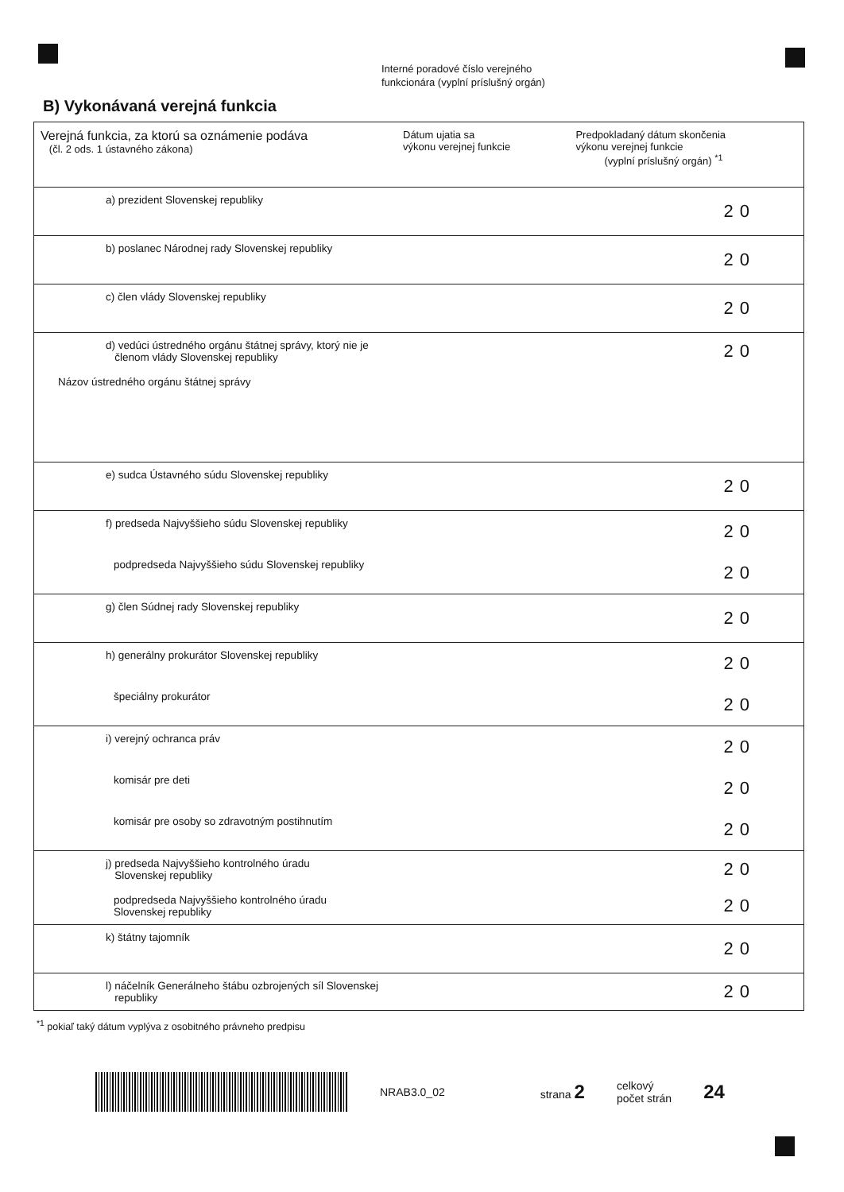Interné poradové číslo verejného
funkcionára (vyplní príslušný orgán)
B) Vykonávaná verejná funkcia
| Verejná funkcia, za ktorú sa oznámenie podáva (čl. 2 ods. 1 ústavného zákona) | Dátum ujatia sa výkonu verejnej funkcie | Predpokladaný dátum skončenia výkonu verejnej funkcie (vyplní príslušný orgán) <sup>*1</sup> |
| --- | --- | --- |
| a) prezident Slovenskej republiky | | 20 |
| b) poslanec Národnej rady Slovenskej republiky | | 20 |
| c) člen vlády Slovenskej republiky | | 20 |
| d) vedúci ústredného orgánu štátnej správy, ktorý nie je členom vlády Slovenskej republiky | | 20 |
| Názov ústredného orgánu štátnej správy | | |
| e) sudca Ústavného súdu Slovenskej republiky | | 20 |
| f) predseda Najvyššieho súdu Slovenskej republiky | | 20 |
| podpredseda Najvyššieho súdu Slovenskej republiky | | 20 |
| g) člen Súdnej rady Slovenskej republiky | | 20 |
| h) generálny prokurátor Slovenskej republiky | | 20 |
| špeciálny prokurátor | | 20 |
| i) verejný ochranca práv | | 20 |
| komisár pre deti | | 20 |
| komisár pre osoby so zdravotným postihnutím | | 20 |
| j) predseda Najvyššieho kontrolného úradu Slovenskej republiky | | 20 |
| podpredseda Najvyššieho kontrolného úradu Slovenskej republiky | | 20 |
| k) štátny tajomník | | 20 |
| l) náčelník Generálneho štábu ozbrojených síl Slovenskej republiky | | 20 |
<sup>*1</sup> pokiaľ taký dátum vyplýva z osobitného právneho predpisu
NRAB3.0_02 strana 2 celkový
počet strán 24